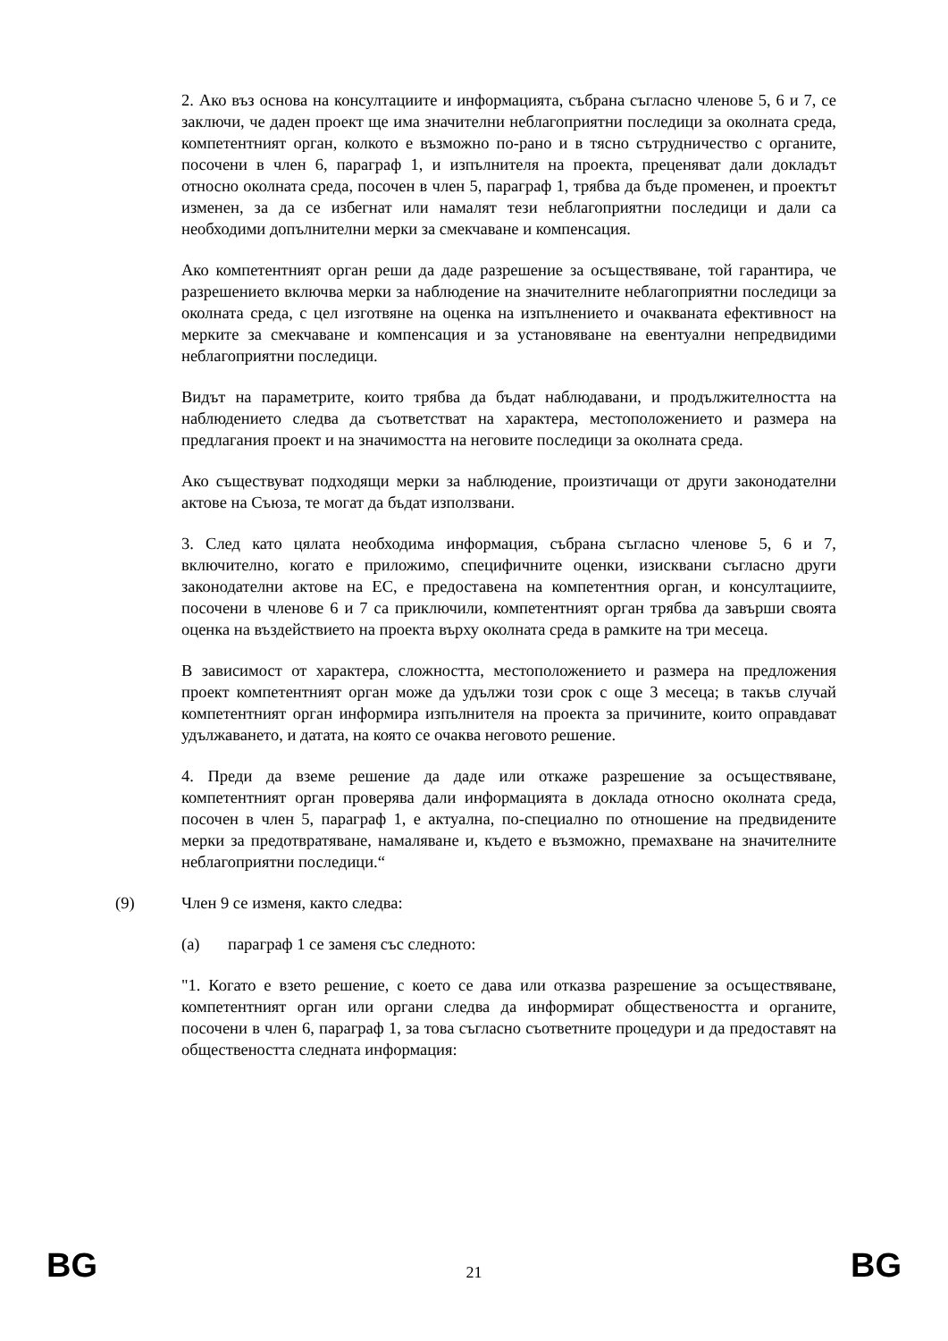2. Ако въз основа на консултациите и информацията, събрана съгласно членове 5, 6 и 7, се заключи, че даден проект ще има значителни неблагоприятни последици за околната среда, компетентният орган, колкото е възможно по-рано и в тясно сътрудничество с органите, посочени в член 6, параграф 1, и изпълнителя на проекта, преценяват дали докладът относно околната среда, посочен в член 5, параграф 1, трябва да бъде променен, и проектът изменен, за да се избегнат или намалят тези неблагоприятни последици и дали са необходими допълнителни мерки за смекчаване и компенсация.
Ако компетентният орган реши да даде разрешение за осъществяване, той гарантира, че разрешението включва мерки за наблюдение на значителните неблагоприятни последици за околната среда, с цел изготвяне на оценка на изпълнението и очакваната ефективност на мерките за смекчаване и компенсация и за установяване на евентуални непредвидими неблагоприятни последици.
Видът на параметрите, които трябва да бъдат наблюдавани, и продължителността на наблюдението следва да съответстват на характера, местоположението и размера на предлагания проект и на значимостта на неговите последици за околната среда.
Ако съществуват подходящи мерки за наблюдение, произтичащи от други законодателни актове на Съюза, те могат да бъдат използвани.
3. След като цялата необходима информация, събрана съгласно членове 5, 6 и 7, включително, когато е приложимо, специфичните оценки, изисквани съгласно други законодателни актове на ЕС, е предоставена на компетентния орган, и консултациите, посочени в членове 6 и 7 са приключили, компетентният орган трябва да завърши своята оценка на въздействието на проекта върху околната среда в рамките на три месеца.
В зависимост от характера, сложността, местоположението и размера на предложения проект компетентният орган може да удължи този срок с още 3 месеца; в такъв случай компетентният орган информира изпълнителя на проекта за причините, които оправдават удължаването, и датата, на която се очаква неговото решение.
4. Преди да вземе решение да даде или откаже разрешение за осъществяване, компетентният орган проверява дали информацията в доклада относно околната среда, посочен в член 5, параграф 1, е актуална, по-специално по отношение на предвидените мерки за предотвратяване, намаляване и, където е възможно, премахване на значителните неблагоприятни последици.“
(9) Член 9 се изменя, както следва:
(a) параграф 1 се заменя със следното:
"1. Когато е взето решение, с което се дава или отказва разрешение за осъществяване, компетентният орган или органи следва да информират обществеността и органите, посочени в член 6, параграф 1, за това съгласно съответните процедури и да предоставят на обществеността следната информация:
BG 21 BG